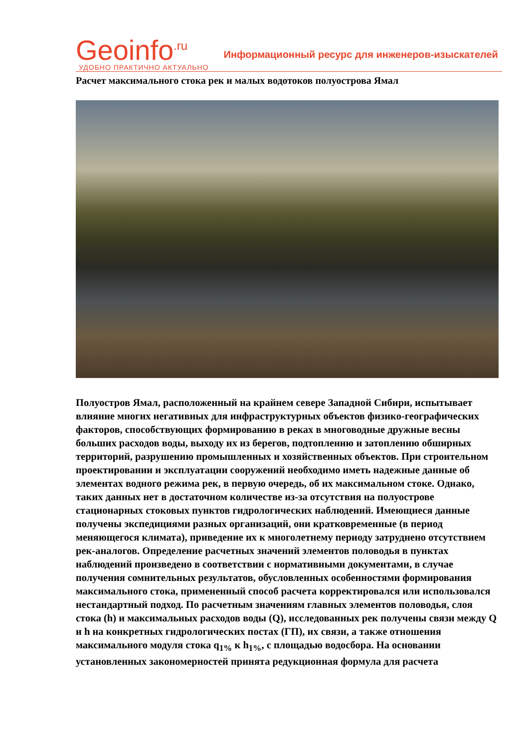Geoinfo<sup>.ru</sup>
УДОБНО ПРАКТИЧНО АКТУАЛЬНО
Информационный ресурс для инженеров-изыскателей
Расчет максимального стока рек и малых водотоков полуострова Ямал
Полуостров Ямал, расположенный на крайнем севере Западной Сибири, испытывает влияние многих негативных для инфраструктурных объектов физико-географических факторов, способствующих формированию в реках в многоводные дружные весны больших расходов воды, выходу их из берегов, подтоплению и затоплению обширных территорий, разрушению промышленных и хозяйственных объектов. При строительном проектировании и эксплуатации сооружений необходимо иметь надежные данные об элементах водного режима рек, в первую очередь, об их максимальном стоке. Однако, таких данных нет в достаточном количестве из-за отсутствия на полуострове стационарных стоковых пунктов гидрологических наблюдений. Имеющиеся данные получены экспедициями разных организаций, они кратковременные (в период меняющегося климата), приведение их к многолетнему периоду затруднено отсутствием рек-аналогов. Определение расчетных значений элементов половодья в пунктах наблюдений произведено в соответствии с нормативными документами, в случае получения сомнительных результатов, обусловленных особенностями формирования максимального стока, примененный способ расчета корректировался или использовался нестандартный подход. По расчетным значениям главных элементов половодья, слоя стока (h) и максимальных расходов воды (Q), исследованных рек получены связи между Q и h на конкретных гидрологических постах (ГП), их связи, а также отношения максимального модуля стока q<sub>1%</sub> к h<sub>1%</sub>, с площадью водосбора. На основании установленных закономерностей принята редукционная формула для расчета